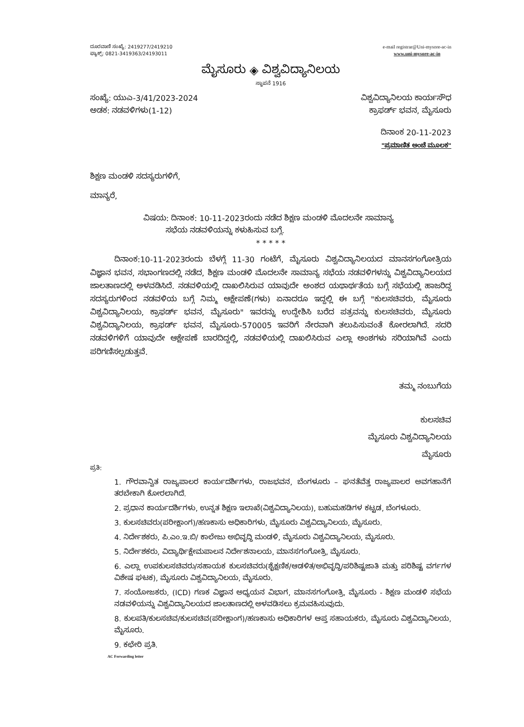ದೂರವಾಣಿ ಸಂಖ್ಯೆ: 2419277/2419210
ಫ್ಯಾಕ್ಸ್: 0821-3419363/24193011
e-mail registrar@Uni-mysore-ac-in
www.uni-mysore-ac-in
ಮೈಸೂರು ◈ ವಿಶ್ವವಿದ್ಯಾನಿಲಯ
ಸ್ಥಾಪನೆ 1916
ಸಂಖ್ಯೆ: ಯುಎ-3/41/2023-2024
ಅಡಕ: ನಡವಳಿಗಳು(1-12)
ವಿಶ್ವವಿದ್ಯಾನಿಲಯ ಕಾರ್ಯಸೌಧ
ಕ್ರಾಫರ್ಡ್ ಭವನ, ಮೈಸೂರು
ದಿನಾಂಕ 20-11-2023
"ಪ್ರಮಾಣಿತ ಅಂಚೆ ಮೂಲಕ"
ಶಿಕ್ಷಣ ಮಂಡಳಿ ಸದಸ್ಯರುಗಳಿಗೆ,
ಮಾನ್ಯರೆ,
ವಿಷಯ: ದಿನಾಂಕ: 10-11-2023ರಂದು ನಡೆದ ಶಿಕ್ಷಣ ಮಂಡಳಿ ಮೊದಲನೇ ಸಾಮಾನ್ಯ
ಸಭೆಯ ನಡವಳಿಯನ್ನು ಕಳುಹಿಸುವ ಬಗ್ಗೆ.
* * * * *
ದಿನಾಂಕ:10-11-2023ರಂದು ಬೆಳಗ್ಗೆ 11-30 ಗಂಟೆಗೆ, ಮೈಸೂರು ವಿಶ್ವವಿದ್ಯಾನಿಲಯದ ಮಾನಸಗಂಗೋತ್ರಿಯ ವಿಜ್ಞಾನ ಭವನ, ಸಭಾಂಗಣದಲ್ಲಿ ನಡೆದ, ಶಿಕ್ಷಣ ಮಂಡಳಿ ಮೊದಲನೇ ಸಾಮಾನ್ಯ ಸಭೆಯ ನಡವಳಿಗಳನ್ನು ವಿಶ್ವವಿದ್ಯಾನಿಲಯದ ಜಾಲತಾಣದಲ್ಲಿ ಅಳವಡಿಸಿದೆ. ನಡವಳಿಯಲ್ಲಿ ದಾಖಲಿಸಿರುವ ಯಾವುದೇ ಅಂಶದ ಯಥಾರ್ಥತೆಯ ಬಗ್ಗೆ ಸಭೆಯಲ್ಲಿ ಹಾಜರಿದ್ದ ಸದಸ್ಯರುಗಳಿಂದ ನಡವಳಿಯ ಬಗ್ಗೆ ನಿಮ್ಮ ಆಕ್ಷೇಪಣೆ(ಗಳು) ಏನಾದರೂ ಇದ್ದಲ್ಲಿ ಈ ಬಗ್ಗೆ "ಕುಲಸಚಿವರು, ಮೈಸೂರು ವಿಶ್ವವಿದ್ಯಾನಿಲಯ, ಕ್ರಾಫರ್ಡ್ ಭವನ, ಮೈಸೂರು" ಇವರನ್ನು ಉದ್ದೇಶಿಸಿ ಬರೆದ ಪತ್ರವನ್ನು ಕುಲಸಚಿವರು, ಮೈಸೂರು ವಿಶ್ವವಿದ್ಯಾನಿಲಯ, ಕ್ರಾಫರ್ಡ್ ಭವನ, ಮೈಸೂರು-570005 ಇವರಿಗೆ ನೇರವಾಗಿ ತಲುಪಿಸುವಂತೆ ಕೋರಲಾಗಿದೆ. ಸದರಿ ನಡವಳಿಗಳಿಗೆ ಯಾವುದೇ ಆಕ್ಷೇಪಣೆ ಬಾರದಿದ್ದಲ್ಲಿ, ನಡವಳಿಯಲ್ಲಿ ದಾಖಲಿಸಿರುವ ಎಲ್ಲಾ ಅಂಶಗಳು ಸರಿಯಾಗಿವೆ ಎಂದು ಪರಿಗಣಿಸಲ್ಪಡುತ್ತವೆ.
ತಮ್ಮ ನಂಬುಗೆಯ
ಕುಲಸಚಿವ
ಮೈಸೂರು ವಿಶ್ವವಿದ್ಯಾನಿಲಯ
ಮೈಸೂರು
ಪ್ರತಿ:
1. ಗೌರವಾನ್ವಿತ ರಾಜ್ಯಪಾಲರ ಕಾರ್ಯದರ್ಶಿಗಳು, ರಾಜಭವನ, ಬೆಂಗಳೂರು – ಘನತೆವೆತ್ತ ರಾಜ್ಯಪಾಲರ ಅವಗಹಾನೆಗೆ ತರಬೇಕಾಗಿ ಕೋರಲಾಗಿದೆ.
2. ಪ್ರಧಾನ ಕಾರ್ಯದರ್ಶಿಗಳು, ಉನ್ನತ ಶಿಕ್ಷಣ ಇಲಾಖೆ(ವಿಶ್ವವಿದ್ಯಾನಿಲಯ), ಬಹುಮಹಡಿಗಳ ಕಟ್ಟಡ, ಬೆಂಗಳೂರು.
3. ಕುಲಸಚಿವರು(ಪರೀಕ್ಷಾಂಗ)/ಹಣಕಾಸು ಅಧಿಕಾರಿಗಳು, ಮೈಸೂರು ವಿಶ್ವವಿದ್ಯಾನಿಲಯ, ಮೈಸೂರು.
4. ನಿರ್ದೇಶಕರು, ಪಿ.ಎಂ.ಇ.ಬಿ/ ಕಾಲೇಜು ಅಭಿವೃದ್ಧಿ ಮಂಡಳಿ, ಮೈಸೂರು ವಿಶ್ವವಿದ್ಯಾನಿಲಯ, ಮೈಸೂರು.
5. ನಿರ್ದೇಶಕರು, ವಿದ್ಯಾರ್ಥಿಕ್ಷೇಮಪಾಲನ ನಿರ್ದೇಶನಾಲಯ, ಮಾನಸಗಂಗೋತ್ರಿ, ಮೈಸೂರು.
6. ಎಲ್ಲಾ ಉಪಕುಲಸಚಿವರು/ಸಹಾಯಕ ಕುಲಸಚಿವರು(ಶೈಕ್ಷಣಿಕ/ಆಡಳಿತ/ಅಭಿವೃದ್ಧಿ/ಪರಿಶಿಷ್ಟಜಾತಿ ಮತ್ತು ಪರಿಶಿಷ್ಟ ವರ್ಗಗಳ ವಿಶೇಷ ಘಟಕ), ಮೈಸೂರು ವಿಶ್ವವಿದ್ಯಾನಿಲಯ, ಮೈಸೂರು.
7. ಸಂಯೋಜಕರು, (ICD) ಗಣಕ ವಿಜ್ಞಾನ ಅಧ್ಯಯನ ವಿಭಾಗ, ಮಾನಸಗಂಗೋತ್ರಿ, ಮೈಸೂರು - ಶಿಕ್ಷಣ ಮಂಡಳಿ ಸಭೆಯ ನಡವಳಿಯನ್ನು ವಿಶ್ವವಿದ್ಯಾನಿಲಯದ ಜಾಲತಾಣದಲ್ಲಿ ಅಳವಡಿಸಲು ಕ್ರಮವಹಿಸುವುದು.
8. ಕುಲಪತಿ/ಕುಲಸಚಿವ/ಕುಲಸಚಿವ(ಪರೀಕ್ಷಾಂಗ)/ಹಣಕಾಸು ಅಧಿಕಾರಿಗಳ ಆಪ್ತ ಸಹಾಯಕರು, ಮೈಸೂರು ವಿಶ್ವವಿದ್ಯಾನಿಲಯ, ಮೈಸೂರು.
9. ಕಛೇರಿ ಪ್ರತಿ.
AC Forwarding letter